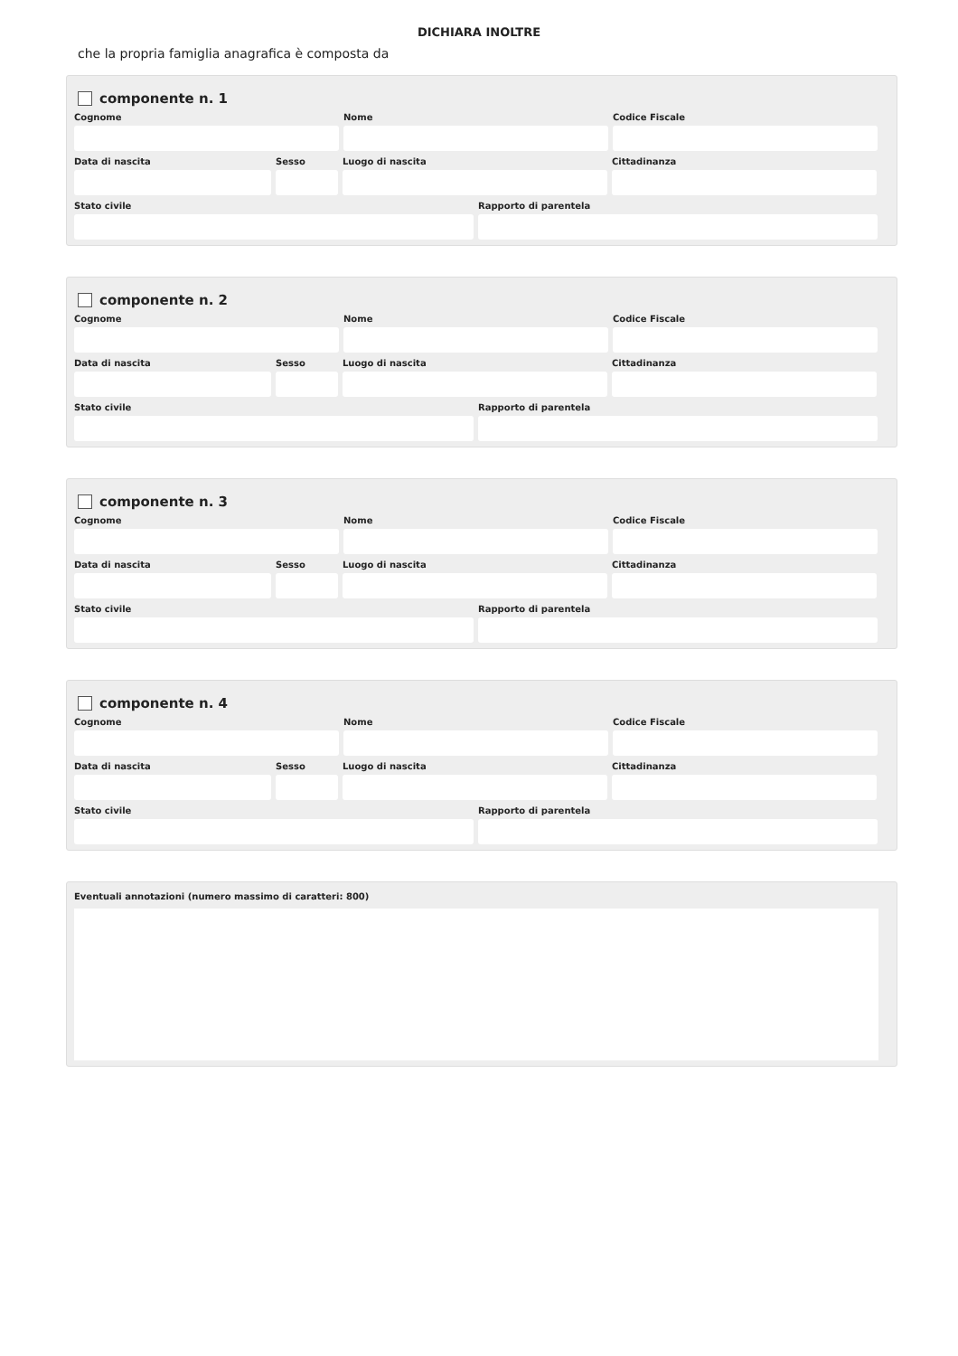DICHIARA INOLTRE
che la propria famiglia anagrafica è composta da
componente n. 1
Cognome Nome Codice Fiscale
Data di nascita Sesso Luogo di nascita Cittadinanza
Stato civile Rapporto di parentela
componente n. 2
Cognome Nome Codice Fiscale
Data di nascita Sesso Luogo di nascita Cittadinanza
Stato civile Rapporto di parentela
componente n. 3
Cognome Nome Codice Fiscale
Data di nascita Sesso Luogo di nascita Cittadinanza
Stato civile Rapporto di parentela
componente n. 4
Cognome Nome Codice Fiscale
Data di nascita Sesso Luogo di nascita Cittadinanza
Stato civile Rapporto di parentela
Eventuali annotazioni (numero massimo di caratteri: 800)